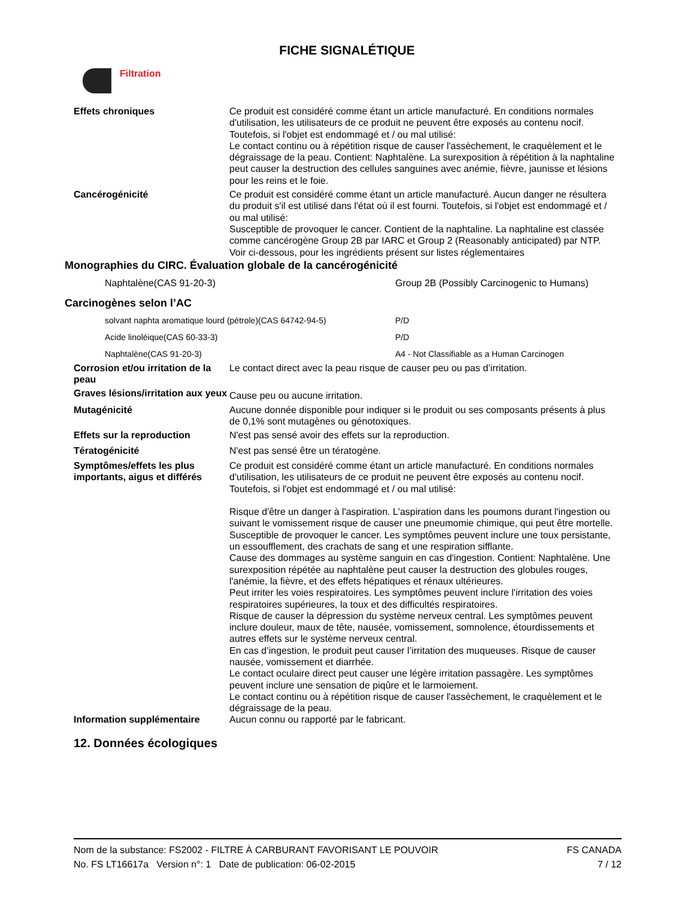FICHE SIGNALÉTIQUE
Filtration
Effets chroniques Ce produit est considéré comme étant un article manufacturé. En conditions normales d'utilisation, les utilisateurs de ce produit ne peuvent être exposés au contenu nocif. Toutefois, si l'objet est endommagé et / ou mal utilisé:
Le contact continu ou à répétition risque de causer l'assèchement, le craquèlement et le dégraissage de la peau. Contient: Naphtalène. La surexposition à répétition à la naphtaline peut causer la destruction des cellules sanguines avec anémie, fièvre, jaunisse et lésions pour les reins et le foie.
Cancérogénicité Ce produit est considéré comme étant un article manufacturé. Aucun danger ne résultera du produit s'il est utilisé dans l'état où il est fourni. Toutefois, si l'objet est endommagé et / ou mal utilisé:
Susceptible de provoquer le cancer. Contient de la naphtaline. La naphtaline est classée comme cancérogène Group 2B par IARC et Group 2 (Reasonably anticipated) par NTP.
Voir ci-dessous, pour les ingrédients présent sur listes réglementaires
Monographies du CIRC. Évaluation globale de la cancérogénicité
| Naphtalène(CAS 91-20-3) | Group 2B (Possibly Carcinogenic to Humans) |
Carcinogènes selon l’AC
| solvant naphta aromatique lourd (pétrole)(CAS 64742-94-5) | P/D |
| Acide linoléique(CAS 60-33-3) | P/D |
| Naphtalène(CAS 91-20-3) | A4 - Not Classifiable as a Human Carcinogen |
Corrosion et/ou irritation de la peau
Le contact direct avec la peau risque de causer peu ou pas d’irritation.
Graves lésions/irritation aux yeux
Cause peu ou aucune irritation.
Mutagénicité Aucune donnée disponible pour indiquer si le produit ou ses composants présents à plus de 0,1% sont mutagènes ou génotoxiques.
Effets sur la reproduction N'est pas sensé avoir des effets sur la reproduction.
Tératogénicité N'est pas sensé être un tératogène.
Symptômes/effets les plus importants, aigus et différés
Ce produit est considéré comme étant un article manufacturé. En conditions normales d'utilisation, les utilisateurs de ce produit ne peuvent être exposés au contenu nocif. Toutefois, si l'objet est endommagé et / ou mal utilisé:
Risque d'être un danger à l'aspiration. L'aspiration dans les poumons durant l'ingestion ou suivant le vomissement risque de causer une pneumomie chimique, qui peut être mortelle.
Susceptible de provoquer le cancer. Les symptômes peuvent inclure une toux persistante, un essoufflement, des crachats de sang et une respiration sifflante.
Cause des dommages au système sanguin en cas d'ingestion. Contient: Naphtalène. Une surexposition répétée au naphtalène peut causer la destruction des globules rouges, l'anémie, la fièvre, et des effets hépatiques et rénaux ultérieures.
Peut irriter les voies respiratoires. Les symptômes peuvent inclure l'irritation des voies respiratoires supérieures, la toux et des difficultés respiratoires.
Risque de causer la dépression du système nerveux central. Les symptômes peuvent inclure douleur, maux de tête, nausée, vomissement, somnolence, étourdissements et autres effets sur le système nerveux central.
En cas d’ingestion, le produit peut causer l’irritation des muqueuses. Risque de causer nausée, vomissement et diarrhée.
Le contact oculaire direct peut causer une légère irritation passagère. Les symptômes peuvent inclure une sensation de piqûre et le larmoiement.
Le contact continu ou à répétition risque de causer l'assèchement, le craquèlement et le dégraissage de la peau.
Information supplémentaire Aucun connu ou rapporté par le fabricant.
12. Données écologiques
Nom de la substance: FS2002 - FILTRE À CARBURANT FAVORISANT LE POUVOIR FS CANADA
No. FS LT16617a Version n°: 1 Date de publication: 06-02-2015 7 / 12